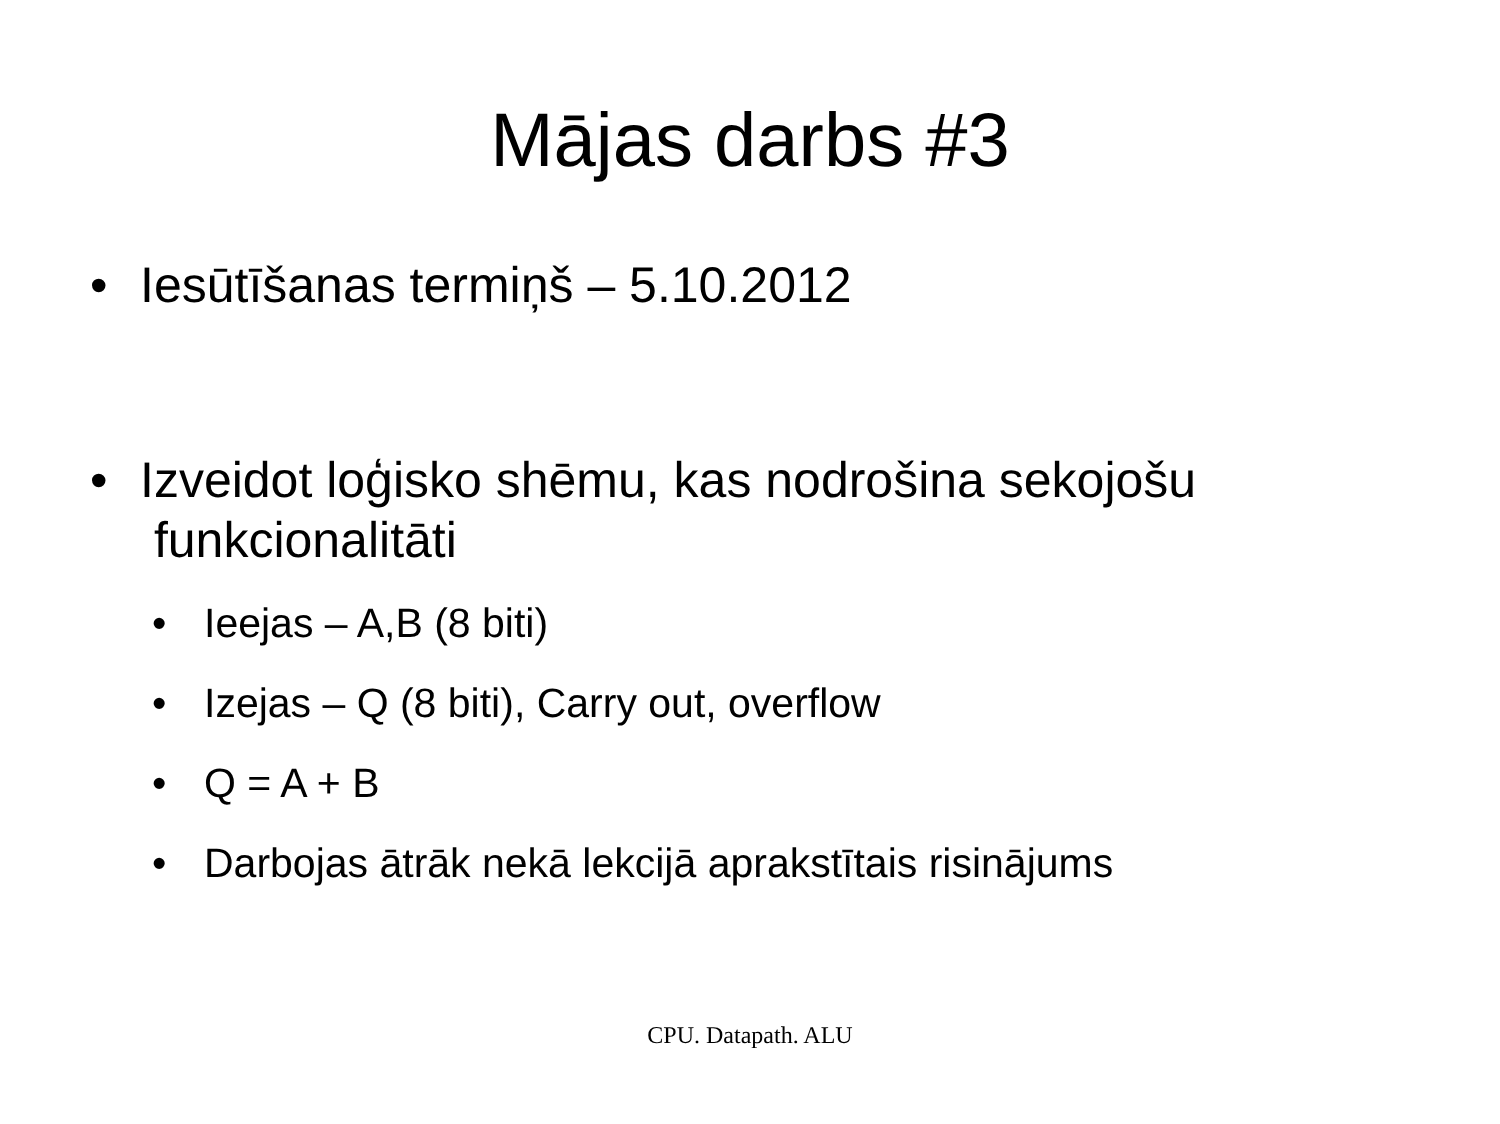Mājas darbs #3
• Iesūtīšanas termiņš – 5.10.2012
• Izveidot loģisko shēmu, kas nodrošina sekojošu
funkcionalitāti
• Ieejas – A,B (8 biti)
• Izejas – Q (8 biti), Carry out, overflow
• Q = A + B
• Darbojas ātrāk nekā lekcijā aprakstītais risinājums
CPU. Datapath. ALU